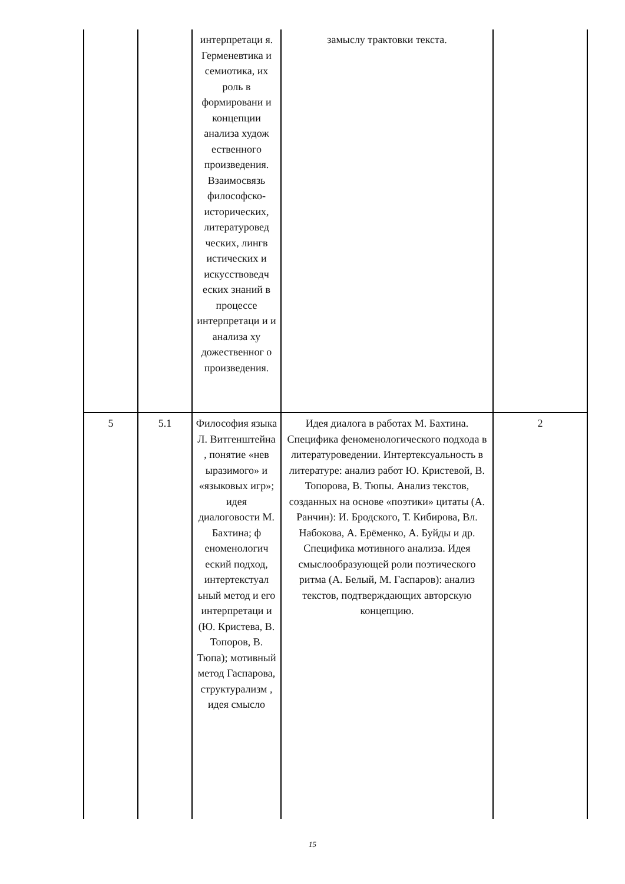| | | интерпретаци я. Герменевтика и семиотика, их роль в формировани и концепции анализа худож ественного произведения. Взаимосвязь философско-исторических, литературовед ческих, лингв истических и искусствоведч еских знаний в процессе интерпретаци и и анализа ху дожественног о произведения. | замыслу трактовки текста. | |
| 5 | 5.1 | Философия языка Л. Витгенштейна , понятие «нев ыразимого» и «языковых игр»; идея диалоговости М. Бахтина; ф еноменологич еский подход, интертекстуал ьный метод и его интерпретаци и (Ю. Кристева, В. Топоров, В. Тюпа); мотивный метод Гаспарова, структурализм , идея смысло | Идея диалога в работах М. Бахтина. Специфика феноменологического подхода в литературоведении. Интертексуальность в литературе: анализ работ Ю. Кристевой, В. Топорова, В. Тюпы. Анализ текстов, созданных на основе «поэтики» цитаты (А. Ранчин): И. Бродского, Т. Кибирова, Вл. Набокова, А. Ерёменко, А. Буйды и др. Специфика мотивного анализа. Идея смыслообразующей роли поэтического ритма (А. Белый, М. Гаспаров): анализ текстов, подтверждающих авторскую концепцию. | 2 |
15